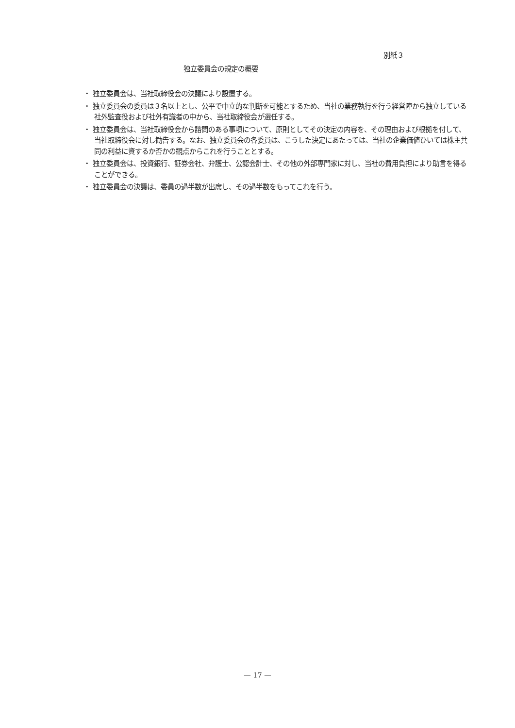別紙３
独立委員会の規定の概要
・ 独立委員会は、当社取締役会の決議により設置する。
・ 独立委員会の委員は３名以上とし、公平で中立的な判断を可能とするため、当社の業務執行を行う経営陣から独立している社外監査役および社外有識者の中から、当社取締役会が選任する。
・ 独立委員会は、当社取締役会から諮問のある事項について、原則としてその決定の内容を、その理由および根拠を付して、当社取締役会に対し勧告する。なお、独立委員会の各委員は、こうした決定にあたっては、当社の企業価値ひいては株主共同の利益に資するか否かの観点からこれを行うこととする。
・ 独立委員会は、投資銀行、証券会社、弁護士、公認会計士、その他の外部専門家に対し、当社の費用負担により助言を得ることができる。
・ 独立委員会の決議は、委員の過半数が出席し、その過半数をもってこれを行う。
— 17 —